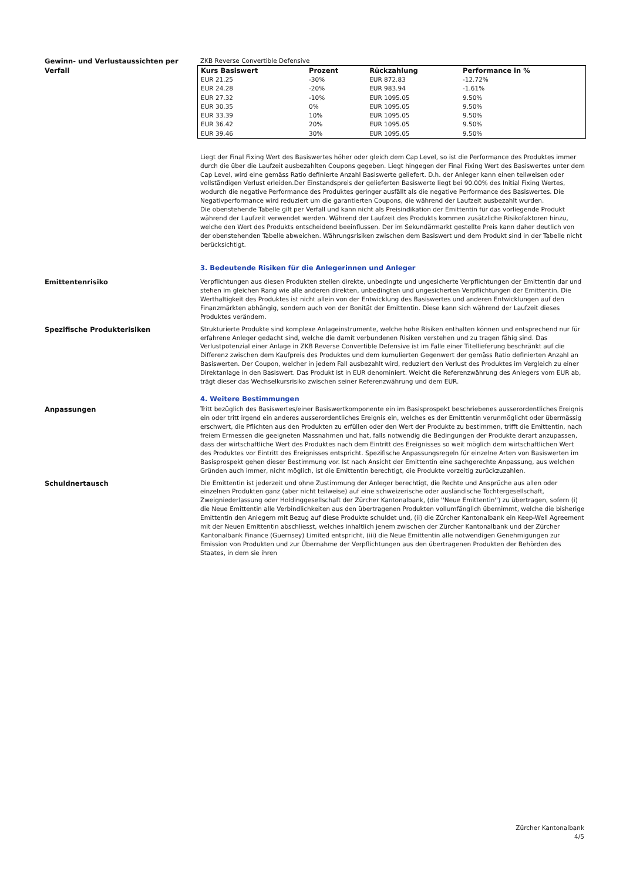Gewinn- und Verlustaussichten per Verfall
ZKB Reverse Convertible Defensive
| Kurs Basiswert | Prozent | Rückzahlung | Performance in % |
| --- | --- | --- | --- |
| EUR 21.25 | -30% | EUR 872.83 | -12.72% |
| EUR 24.28 | -20% | EUR 983.94 | -1.61% |
| EUR 27.32 | -10% | EUR 1095.05 | 9.50% |
| EUR 30.35 | 0% | EUR 1095.05 | 9.50% |
| EUR 33.39 | 10% | EUR 1095.05 | 9.50% |
| EUR 36.42 | 20% | EUR 1095.05 | 9.50% |
| EUR 39.46 | 30% | EUR 1095.05 | 9.50% |
Liegt der Final Fixing Wert des Basiswertes höher oder gleich dem Cap Level, so ist die Performance des Produktes immer durch die über die Laufzeit ausbezahlten Coupons gegeben. Liegt hingegen der Final Fixing Wert des Basiswertes unter dem Cap Level, wird eine gemäss Ratio definierte Anzahl Basiswerte geliefert. D.h. der Anleger kann einen teilweisen oder vollständigen Verlust erleiden.Der Einstandspreis der gelieferten Basiswerte liegt bei 90.00% des Initial Fixing Wertes, wodurch die negative Performance des Produktes geringer ausfällt als die negative Performance des Basiswertes. Die Negativperformance wird reduziert um die garantierten Coupons, die während der Laufzeit ausbezahlt wurden.
Die obenstehende Tabelle gilt per Verfall und kann nicht als Preisindikation der Emittentin für das vorliegende Produkt während der Laufzeit verwendet werden. Während der Laufzeit des Produkts kommen zusätzliche Risikofaktoren hinzu, welche den Wert des Produkts entscheidend beeinflussen. Der im Sekundärmarkt gestellte Preis kann daher deutlich von der obenstehenden Tabelle abweichen. Währungsrisiken zwischen dem Basiswert und dem Produkt sind in der Tabelle nicht berücksichtigt.
3. Bedeutende Risiken für die Anlegerinnen und Anleger
Emittentenrisiko Verpflichtungen aus diesen Produkten stellen direkte, unbedingte und ungesicherte Verpflichtungen der Emittentin dar und stehen im gleichen Rang wie alle anderen direkten, unbedingten und ungesicherten Verpflichtungen der Emittentin. Die Werthaltigkeit des Produktes ist nicht allein von der Entwicklung des Basiswertes und anderen Entwicklungen auf den Finanzmärkten abhängig, sondern auch von der Bonität der Emittentin. Diese kann sich während der Laufzeit dieses Produktes verändern.
Spezifische Produkterisiken Strukturierte Produkte sind komplexe Anlageinstrumente, welche hohe Risiken enthalten können und entsprechend nur für erfahrene Anleger gedacht sind, welche die damit verbundenen Risiken verstehen und zu tragen fähig sind. Das Verlustpotenzial einer Anlage in ZKB Reverse Convertible Defensive ist im Falle einer Titellieferung beschränkt auf die Differenz zwischen dem Kaufpreis des Produktes und dem kumulierten Gegenwert der gemäss Ratio definierten Anzahl an Basiswerten. Der Coupon, welcher in jedem Fall ausbezahlt wird, reduziert den Verlust des Produktes im Vergleich zu einer Direktanlage in den Basiswert. Das Produkt ist in EUR denominiert. Weicht die Referenzwährung des Anlegers vom EUR ab, trägt dieser das Wechselkursrisiko zwischen seiner Referenzwährung und dem EUR.
4. Weitere Bestimmungen
Anpassungen Tritt bezüglich des Basiswertes/einer Basiswertkomponente ein im Basisprospekt beschriebenes ausserordentliches Ereignis ein oder tritt irgend ein anderes ausserordentliches Ereignis ein, welches es der Emittentin verunmöglicht oder übermässig erschwert, die Pflichten aus den Produkten zu erfüllen oder den Wert der Produkte zu bestimmen, trifft die Emittentin, nach freiem Ermessen die geeigneten Massnahmen und hat, falls notwendig die Bedingungen der Produkte derart anzupassen, dass der wirtschaftliche Wert des Produktes nach dem Eintritt des Ereignisses so weit möglich dem wirtschaftlichen Wert des Produktes vor Eintritt des Ereignisses entspricht. Spezifische Anpassungsregeln für einzelne Arten von Basiswerten im Basisprospekt gehen dieser Bestimmung vor. Ist nach Ansicht der Emittentin eine sachgerechte Anpassung, aus welchen Gründen auch immer, nicht möglich, ist die Emittentin berechtigt, die Produkte vorzeitig zurückzuzahlen.
Schuldnertausch Die Emittentin ist jederzeit und ohne Zustimmung der Anleger berechtigt, die Rechte und Ansprüche aus allen oder einzelnen Produkten ganz (aber nicht teilweise) auf eine schweizerische oder ausländische Tochtergesellschaft, Zweigniederlassung oder Holdinggesellschaft der Zürcher Kantonalbank, (die ''Neue Emittentin'') zu übertragen, sofern (i) die Neue Emittentin alle Verbindlichkeiten aus den übertragenen Produkten vollumfänglich übernimmt, welche die bisherige Emittentin den Anlegern mit Bezug auf diese Produkte schuldet und, (ii) die Zürcher Kantonalbank ein Keep-Well Agreement mit der Neuen Emittentin abschliesst, welches inhaltlich jenem zwischen der Zürcher Kantonalbank und der Zürcher Kantonalbank Finance (Guernsey) Limited entspricht, (iii) die Neue Emittentin alle notwendigen Genehmigungen zur Emission von Produkten und zur Übernahme der Verpflichtungen aus den übertragenen Produkten der Behörden des Staates, in dem sie ihren
Zürcher Kantonalbank
4/5